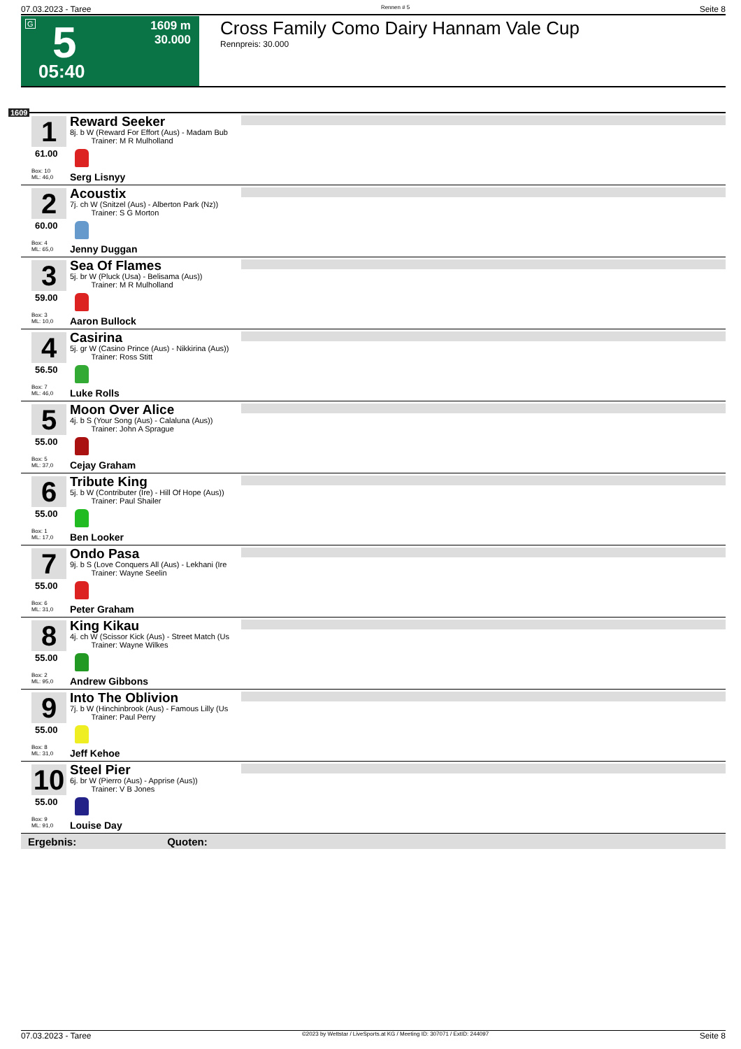07.03.2023 - Taree Rennen # 5 Seite 8
G 5
1609 m
30.000
05:40
Cross Family Como Dairy Hannam Vale Cup
Rennpreis: 30.000
1609
1
61.00
Box: 10
ML: 46,0
Reward Seeker
8j. b W (Reward For Effort (Aus) - Madam Bub
Trainer: M R Mulholland
Serg Lisnyy
2
60.00
Box: 4
ML: 65,0
Acoustix
7j. ch W (Snitzel (Aus) - Alberton Park (Nz))
Trainer: S G Morton
Jenny Duggan
3
59.00
Box: 3
ML: 10,0
Sea Of Flames
5j. br W (Pluck (Usa) - Belisama (Aus))
Trainer: M R Mulholland
Aaron Bullock
4
56.50
Box: 7
ML: 46,0
Casirina
5j. gr W (Casino Prince (Aus) - Nikkirina (Aus))
Trainer: Ross Stitt
Luke Rolls
5
55.00
Box: 5
ML: 37,0
Moon Over Alice
4j. b S (Your Song (Aus) - Calaluna (Aus))
Trainer: John A Sprague
Cejay Graham
6
55.00
Box: 1
ML: 17,0
Tribute King
5j. b W (Contributer (Ire) - Hill Of Hope (Aus))
Trainer: Paul Shailer
Ben Looker
7
55.00
Box: 6
ML: 31,0
Ondo Pasa
9j. b S (Love Conquers All (Aus) - Lekhani (Ire
Trainer: Wayne Seelin
Peter Graham
8
55.00
Box: 2
ML: 95,0
King Kikau
4j. ch W (Scissor Kick (Aus) - Street Match (Us
Trainer: Wayne Wilkes
Andrew Gibbons
9
55.00
Box: 8
ML: 31,0
Into The Oblivion
7j. b W (Hinchinbrook (Aus) - Famous Lilly (Us
Trainer: Paul Perry
Jeff Kehoe
10
55.00
Box: 9
ML: 91,0
Steel Pier
6j. br W (Pierro (Aus) - Apprise (Aus))
Trainer: V B Jones
Louise Day
Ergebnis: Quoten:
07.03.2023 - Taree ©2023 by Wettstar / LiveSports.at KG / Meeting ID: 307071 / ExtID: 244097 Seite 8